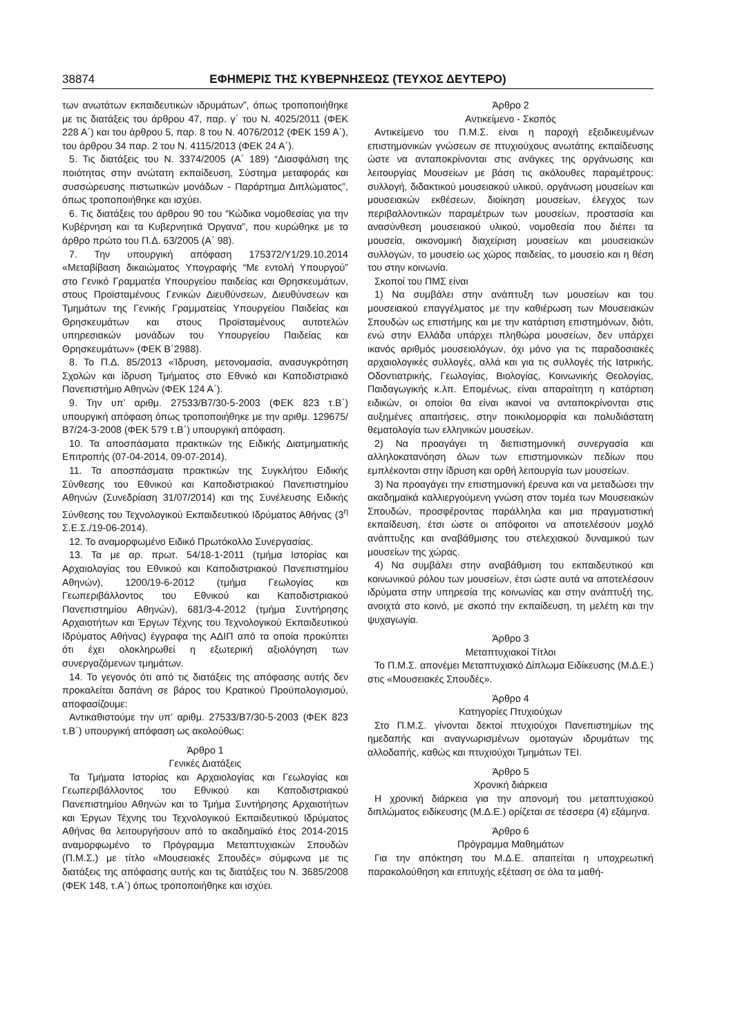38874 ΕΦΗΜΕΡΙΣ ΤΗΣ ΚΥΒΕΡΝΗΣΕΩΣ (ΤΕΥΧΟΣ ΔΕΥΤΕΡΟ)
των ανωτάτων εκπαιδευτικών ιδρυμάτων”, όπως τροποποιήθηκε με τις διατάξεις του άρθρου 47, παρ. γ΄ του Ν. 4025/2011 (ΦΕΚ 228 Α΄) και του άρθρου 5, παρ. 8 του Ν. 4076/2012 (ΦΕΚ 159 Α΄), του άρθρου 34 παρ. 2 του Ν. 4115/2013 (ΦΕΚ 24 Α΄).
5. Τις διατάξεις του Ν. 3374/2005 (Α΄ 189) “Διασφάλιση της ποιότητας στην ανώτατη εκπαίδευση, Σύστημα μεταφοράς και συσσώρευσης πιστωτικών μονάδων - Παράρτημα Διπλώματος”, όπως τροποποιήθηκε και ισχύει.
6. Τις διατάξεις του άρθρου 90 του “Κώδικα νομοθεσίας για την Κυβέρνηση και τα Κυβερνητικά Όργανα”, που κυρώθηκε με το άρθρο πρώτο του Π.Δ. 63/2005 (Α΄ 98).
7. Την υπουργική απόφαση 175372/Υ1/29.10.2014 «Μεταβίβαση δικαιώματος Υπογραφής “Με εντολή Υπουργού” στο Γενικό Γραμματέα Υπουργείου παιδείας και Θρησκευμάτων, στους Προϊσταμένους Γενικών Διευθύνσεων, Διευθύνσεων και Τμημάτων της Γενικής Γραμματείας Υπουργείου Παιδείας και Θρησκευμάτων και στους Προϊσταμένους αυτοτελών υπηρεσιακών μονάδων του Υπουργείου Παιδείας και Θρησκευμάτων» (ΦΕΚ Β΄2988).
8. Το Π.Δ. 85/2013 «Ίδρυση, μετονομασία, ανασυγκρότηση Σχολών και ίδρυση Τμήματος στο Εθνικό και Καποδιστριακό Πανεπιστήμιο Αθηνών (ΦΕΚ 124 Α΄).
9. Την υπ’ αριθμ. 27533/Β7/30-5-2003 (ΦΕΚ 823 τ.Β΄) υπουργική απόφαση όπως τροποποιήθηκε με την αριθμ. 129675/Β7/24-3-2008 (ΦΕΚ 579 τ.Β΄) υπουργική απόφαση.
10. Τα αποσπάσματα πρακτικών της Ειδικής Διατμηματικής Επιτροπής (07-04-2014, 09-07-2014).
11. Τα αποσπάσματα πρακτικών της Συγκλήτου Ειδικής Σύνθεσης του Εθνικού και Καποδιστριακού Πανεπιστημίου Αθηνών (Συνεδρίαση 31/07/2014) και της Συνέλευσης Ειδικής Σύνθεσης του Τεχνολογικού Εκπαιδευτικού Ιδρύματος Αθήνας (3<sup>η</sup> Σ.Ε.Σ./19-06-2014).
12. Το αναμορφωμένο Ειδικό Πρωτόκολλο Συνεργασίας.
13. Τα με αρ. πρωτ. 54/18-1-2011 (τμήμα Ιστορίας και Αρχαιολογίας του Εθνικού και Καποδιστριακού Πανεπιστημίου Αθηνών), 1200/19-6-2012 (τμήμα Γεωλογίας και Γεωπεριβάλλοντος του Εθνικού και Καποδιστριακού Πανεπιστημίου Αθηνών), 681/3-4-2012 (τμήμα Συντήρησης Αρχαιοτήτων και Έργων Τέχνης του Τεχνολογικού Εκπαιδευτικού Ιδρύματος Αθήνας) έγγραφα της ΑΔΙΠ από τα οποία προκύπτει ότι έχει ολοκληρωθεί η εξωτερική αξιολόγηση των συνεργαζόμενων τμημάτων.
14. Το γεγονός ότι από τις διατάξεις της απόφασης αυτής δεν προκαλείται δαπάνη σε βάρος του Κρατικού Προϋπολογισμού, αποφασίζουμε:
Αντικαθιστούμε την υπ’ αριθμ. 27533/Β7/30-5-2003 (ΦΕΚ 823 τ.Β΄) υπουργική απόφαση ως ακολούθως:
Άρθρο 1
Γενικές Διατάξεις
Τα Τμήματα Ιστορίας και Αρχαιολογίας και Γεωλογίας και Γεωπεριβάλλοντος του Εθνικού και Καποδιστριακού Πανεπιστημίου Αθηνών και το Τμήμα Συντήρησης Αρχαιοτήτων και Έργων Τέχνης του Τεχνολογικού Εκπαιδευτικού Ιδρύματος Αθήνας θα λειτουργήσουν από το ακαδημαϊκό έτος 2014-2015 αναμορφωμένο το Πρόγραμμα Μεταπτυχιακών Σπουδών (Π.Μ.Σ.) με τίτλο «Μουσειακές Σπουδές» σύμφωνα με τις διατάξεις της απόφασης αυτής και τις διατάξεις του Ν. 3685/2008 (ΦΕΚ 148, τ.Α΄) όπως τροποποιήθηκε και ισχύει.
Άρθρο 2
Αντικείμενο - Σκοπός
Αντικείμενο του Π.Μ.Σ. είναι η παροχή εξειδικευμένων επιστημονικών γνώσεων σε πτυχιούχους ανωτάτης εκπαίδευσης ώστε να ανταποκρίνονται στις ανάγκες της οργάνωσης και λειτουργίας Μουσείων με βάση τις ακόλουθες παραμέτρους: συλλογή, διδακτικού μουσειακού υλικού, οργάνωση μουσείων και μουσειακών εκθέσεων, διοίκηση μουσείων, έλεγχος των περιβαλλοντικών παραμέτρων των μουσείων, προστασία και ανασύνθεση μουσειακού υλικού, νομοθεσία που διέπει τα μουσεία, οικονομική διαχείριση μουσείων και μουσειακών συλλογών, το μουσείο ως χώρος παιδείας, το μουσείο και η θέση του στην κοινωνία.
Σκοποί του ΠΜΣ είναι
1) Να συμβάλει στην ανάπτυξη των μουσείων και του μουσειακού επαγγέλματος με την καθιέρωση των Μουσειακών Σπουδών ως επιστήμης και με την κατάρτιση επιστημόνων, διότι, ενώ στην Ελλάδα υπάρχει πληθώρα μουσείων, δεν υπάρχει ικανός αριθμός μουσειολόγων, όχι μόνο για τις παραδοσιακές αρχαιολογικές συλλογές, αλλά και για τις συλλογές τής Ιατρικής, Οδοντιατρικής, Γεωλογίας, Βιολογίας, Κοινωνικής Θεολογίας, Παιδαγωγικής κ.λπ. Επομένως, είναι απαραίτητη η κατάρτιση ειδικών, οι οποίοι θα είναι ικανοί να ανταποκρίνονται στις αυξημένες απαιτήσεις, στην ποικιλομορφία και πολυδιάστατη θεματολογία των ελληνικών μουσείων.
2) Να προαγάγει τη διεπιστημονική συνεργασία και αλληλοκατανόηση όλων των επιστημονικών πεδίων που εμπλέκονται στην ίδρυση και ορθή λειτουργία των μουσείων.
3) Να προαγάγει την επιστημονική έρευνα και να μεταδώσει την ακαδημαϊκά καλλιεργούμενη γνώση στον τομέα των Μουσειακών Σπουδών, προσφέροντας παράλληλα και μια πραγματιστική εκπαίδευση, έτσι ώστε οι απόφοιτοι να αποτελέσουν μοχλό ανάπτυξης και αναβάθμισης του στελεχιακού δυναμικού των μουσείων της χώρας.
4) Να συμβάλει στην αναβάθμιση του εκπαιδευτικού και κοινωνικού ρόλου των μουσείων, έτσι ώστε αυτά να αποτελέσουν ιδρύματα στην υπηρεσία της κοινωνίας και στην ανάπτυξή της, ανοιχτά στο κοινό, με σκοπό την εκπαίδευση, τη μελέτη και την ψυχαγωγία.
Άρθρο 3
Μεταπτυχιακοί Τίτλοι
Το Π.Μ.Σ. απονέμει Μεταπτυχιακό Δίπλωμα Ειδίκευσης (Μ.Δ.Ε.) στις «Μουσειακές Σπουδές».
Άρθρο 4
Κατηγορίες Πτυχιούχων
Στο Π.Μ.Σ. γίνονται δεκτοί πτυχιούχοι Πανεπιστημίων της ημεδαπής και αναγνωρισμένων ομοταγών ιδρυμάτων της αλλοδαπής, καθώς και πτυχιούχοι Τμημάτων ΤΕΙ.
Άρθρο 5
Χρονική διάρκεια
Η χρονική διάρκεια για την απονομή του μεταπτυχιακού διπλώματος ειδίκευσης (Μ.Δ.Ε.) ορίζεται σε τέσσερα (4) εξάμηνα.
Άρθρο 6
Πρόγραμμα Μαθημάτων
Για την απόκτηση του Μ.Δ.Ε. απαιτείται η υποχρεωτική παρακολούθηση και επιτυχής εξέταση σε όλα τα μαθή-